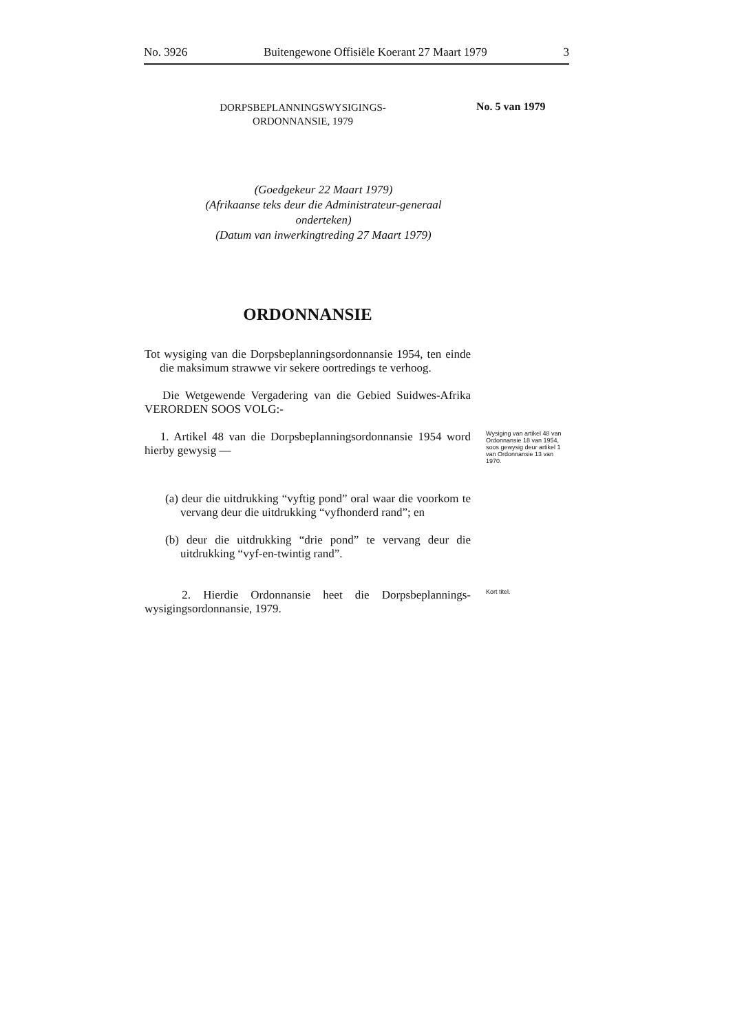No. 3926 Buitengewone Offisiële Koerant 27 Maart 1979 3
DORPSBEPLANNINGSWYSIGINGS-
ORDONNANSIE, 1979
No. 5 van 1979
(Goedgekeur 22 Maart 1979)
(Afrikaanse teks deur die Administrateur-generaal onderteken)
(Datum van inwerkingtreding 27 Maart 1979)
ORDONNANSIE
Tot wysiging van die Dorpsbeplanningsordonnansie 1954, ten einde die maksimum strawwe vir sekere oortredings te verhoog.
Die Wetgewende Vergadering van die Gebied Suidwes-Afrika VERORDEN SOOS VOLG:-
1. Artikel 48 van die Dorpsbeplanningsordonnansie 1954 word hierby gewysig —
Wysiging van artikel 48 van Ordonnansie 18 van 1954, soos gewysig deur artikel 1 van Ordonnansie 13 van 1970.
(a) deur die uitdrukking “vyftig pond” oral waar die voorkom te vervang deur die uitdrukking “vyfhonderd rand”; en
(b) deur die uitdrukking “drie pond” te vervang deur die uitdrukking “vyf-en-twintig rand”.
2. Hierdie Ordonnansie heet die Dorpsbeplannings-wysigingsordonnansie, 1979.
Kort titel.